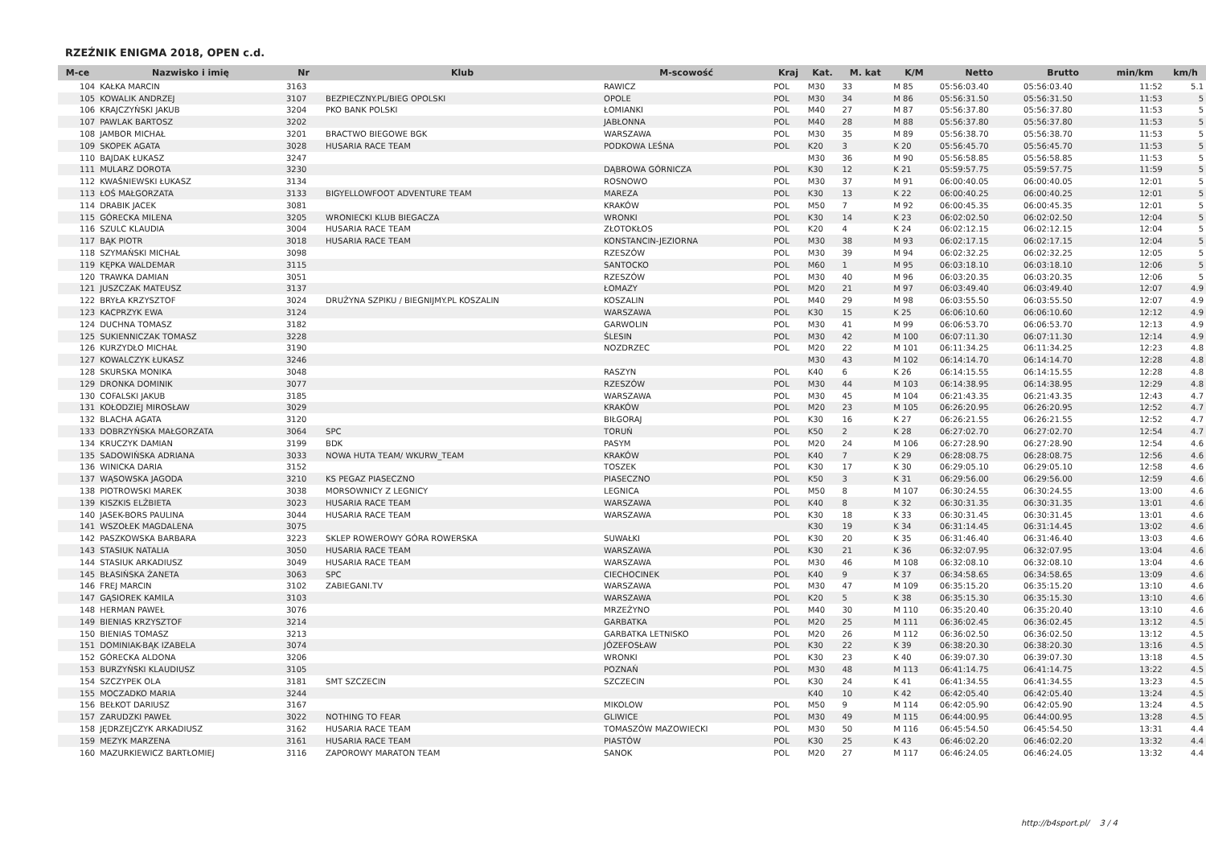RZEŹNIK ENIGMA 2018, OPEN c.d.
| M-ce | Nazwisko i imię | Nr | Klub | M-scowość | Kraj | Kat. | M. kat | K/M | Netto | Brutto | min/km | km/h |
| --- | --- | --- | --- | --- | --- | --- | --- | --- | --- | --- | --- | --- |
| 104 | KAŁKA MARCIN | 3163 | | RAWICZ | POL | M30 | 33 | M 85 | 05:56:03.40 | 05:56:03.40 | 11:52 | 5.1 |
| 105 | KOWALIK ANDRZEJ | 3107 | BEZPIECZNY.PL/BIEG OPOLSKI | OPOLE | POL | M30 | 34 | M 86 | 05:56:31.50 | 05:56:31.50 | 11:53 | 5 |
| 106 | KRAJCZYŃSKI JAKUB | 3204 | PKO BANK POLSKI | ŁOMIANKI | POL | M40 | 27 | M 87 | 05:56:37.80 | 05:56:37.80 | 11:53 | 5 |
| 107 | PAWLAK BARTOSZ | 3202 | | JABŁONNA | POL | M40 | 28 | M 88 | 05:56:37.80 | 05:56:37.80 | 11:53 | 5 |
| 108 | JAMBOR MICHAŁ | 3201 | BRACTWO BIEGOWE BGK | WARSZAWA | POL | M30 | 35 | M 89 | 05:56:38.70 | 05:56:38.70 | 11:53 | 5 |
| 109 | SKOPEK AGATA | 3028 | HUSARIA RACE TEAM | PODKOWA LEŚNA | POL | K20 | 3 | K 20 | 05:56:45.70 | 05:56:45.70 | 11:53 | 5 |
| 110 | BAJDAK ŁUKASZ | 3247 | | | | M30 | 36 | M 90 | 05:56:58.85 | 05:56:58.85 | 11:53 | 5 |
| 111 | MULARZ DOROTA | 3230 | | DĄBROWA GÓRNICZA | POL | K30 | 12 | K 21 | 05:59:57.75 | 05:59:57.75 | 11:59 | 5 |
| 112 | KWAŚNIEWSKI ŁUKASZ | 3134 | | ROSNOWO | POL | M30 | 37 | M 91 | 06:00:40.05 | 06:00:40.05 | 12:01 | 5 |
| 113 | ŁOŚ MAŁGORZATA | 3133 | BIGYELLOWFOOT ADVENTURE TEAM | MAREZA | POL | K30 | 13 | K 22 | 06:00:40.25 | 06:00:40.25 | 12:01 | 5 |
| 114 | DRABIK JACEK | 3081 | | KRAKÓW | POL | M50 | 7 | M 92 | 06:00:45.35 | 06:00:45.35 | 12:01 | 5 |
| 115 | GÓRECKA MILENA | 3205 | WRONIECKI KLUB BIEGACZA | WRONKI | POL | K30 | 14 | K 23 | 06:02:02.50 | 06:02:02.50 | 12:04 | 5 |
| 116 | SZULC KLAUDIA | 3004 | HUSARIA RACE TEAM | ZŁOTOKŁOS | POL | K20 | 4 | K 24 | 06:02:12.15 | 06:02:12.15 | 12:04 | 5 |
| 117 | BĄK PIOTR | 3018 | HUSARIA RACE TEAM | KONSTANCIN-JEZIORNA | POL | M30 | 38 | M 93 | 06:02:17.15 | 06:02:17.15 | 12:04 | 5 |
| 118 | SZYMAŃSKI MICHAŁ | 3098 | | RZESZÓW | POL | M30 | 39 | M 94 | 06:02:32.25 | 06:02:32.25 | 12:05 | 5 |
| 119 | KĘPKA WALDEMAR | 3115 | | SANTOCKO | POL | M60 | 1 | M 95 | 06:03:18.10 | 06:03:18.10 | 12:06 | 5 |
| 120 | TRAWKA DAMIAN | 3051 | | RZESZÓW | POL | M30 | 40 | M 96 | 06:03:20.35 | 06:03:20.35 | 12:06 | 5 |
| 121 | JUSZCZAK MATEUSZ | 3137 | | ŁOMAZY | POL | M20 | 21 | M 97 | 06:03:49.40 | 06:03:49.40 | 12:07 | 4.9 |
| 122 | BRYŁA KRZYSZTOF | 3024 | DRUŻYNA SZPIKU / BIEGNIJMY.PL KOSZALIN | KOSZALIN | POL | M40 | 29 | M 98 | 06:03:55.50 | 06:03:55.50 | 12:07 | 4.9 |
| 123 | KACPRZYK EWA | 3124 | | WARSZAWA | POL | K30 | 15 | K 25 | 06:06:10.60 | 06:06:10.60 | 12:12 | 4.9 |
| 124 | DUCHNA TOMASZ | 3182 | | GARWOLIN | POL | M30 | 41 | M 99 | 06:06:53.70 | 06:06:53.70 | 12:13 | 4.9 |
| 125 | SUKIENNICZAK TOMASZ | 3228 | | ŚLESIN | POL | M30 | 42 | M 100 | 06:07:11.30 | 06:07:11.30 | 12:14 | 4.9 |
| 126 | KURZYDŁO MICHAŁ | 3190 | | NOZDRZEC | POL | M20 | 22 | M 101 | 06:11:34.25 | 06:11:34.25 | 12:23 | 4.8 |
| 127 | KOWALCZYK ŁUKASZ | 3246 | | | | M30 | 43 | M 102 | 06:14:14.70 | 06:14:14.70 | 12:28 | 4.8 |
| 128 | SKURSKA MONIKA | 3048 | | RASZYN | POL | K40 | 6 | K 26 | 06:14:15.55 | 06:14:15.55 | 12:28 | 4.8 |
| 129 | DRONKA DOMINIK | 3077 | | RZESZÓW | POL | M30 | 44 | M 103 | 06:14:38.95 | 06:14:38.95 | 12:29 | 4.8 |
| 130 | COFALSKI JAKUB | 3185 | | WARSZAWA | POL | M30 | 45 | M 104 | 06:21:43.35 | 06:21:43.35 | 12:43 | 4.7 |
| 131 | KOŁODZIEJ MIROSŁAW | 3029 | | KRAKÓW | POL | M20 | 23 | M 105 | 06:26:20.95 | 06:26:20.95 | 12:52 | 4.7 |
| 132 | BLACHA AGATA | 3120 | | BIŁGORAJ | POL | K30 | 16 | K 27 | 06:26:21.55 | 06:26:21.55 | 12:52 | 4.7 |
| 133 | DOBRZYŃSKA MAŁGORZATA | 3064 | SPC | TORUŃ | POL | K50 | 2 | K 28 | 06:27:02.70 | 06:27:02.70 | 12:54 | 4.7 |
| 134 | KRUCZYK DAMIAN | 3199 | BDK | PASYM | POL | M20 | 24 | M 106 | 06:27:28.90 | 06:27:28.90 | 12:54 | 4.6 |
| 135 | SADOWIŃSKA ADRIANA | 3033 | NOWA HUTA TEAM/ WKURW_TEAM | KRAKÓW | POL | K40 | 7 | K 29 | 06:28:08.75 | 06:28:08.75 | 12:56 | 4.6 |
| 136 | WINICKA DARIA | 3152 | | TOSZEK | POL | K30 | 17 | K 30 | 06:29:05.10 | 06:29:05.10 | 12:58 | 4.6 |
| 137 | WĄSOWSKA JAGODA | 3210 | KS PEGAZ PIASECZNO | PIASECZNO | POL | K50 | 3 | K 31 | 06:29:56.00 | 06:29:56.00 | 12:59 | 4.6 |
| 138 | PIOTROWSKI MAREK | 3038 | MORSOWNICY Z LEGNICY | LEGNICA | POL | M50 | 8 | M 107 | 06:30:24.55 | 06:30:24.55 | 13:00 | 4.6 |
| 139 | KISZKIS ELŻBIETA | 3023 | HUSARIA RACE TEAM | WARSZAWA | POL | K40 | 8 | K 32 | 06:30:31.35 | 06:30:31.35 | 13:01 | 4.6 |
| 140 | JASEK-BORS PAULINA | 3044 | HUSARIA RACE TEAM | WARSZAWA | POL | K30 | 18 | K 33 | 06:30:31.45 | 06:30:31.45 | 13:01 | 4.6 |
| 141 | WSZOŁEK MAGDALENA | 3075 | | | | K30 | 19 | K 34 | 06:31:14.45 | 06:31:14.45 | 13:02 | 4.6 |
| 142 | PASZKOWSKA BARBARA | 3223 | SKLEP ROWEROWY GÓRA ROWERSKA | SUWAŁKI | POL | K30 | 20 | K 35 | 06:31:46.40 | 06:31:46.40 | 13:03 | 4.6 |
| 143 | STASIUK NATALIA | 3050 | HUSARIA RACE TEAM | WARSZAWA | POL | K30 | 21 | K 36 | 06:32:07.95 | 06:32:07.95 | 13:04 | 4.6 |
| 144 | STASIUK ARKADIUSZ | 3049 | HUSARIA RACE TEAM | WARSZAWA | POL | M30 | 46 | M 108 | 06:32:08.10 | 06:32:08.10 | 13:04 | 4.6 |
| 145 | BŁASIŃSKA ŻANETA | 3063 | SPC | CIECHOCINEK | POL | K40 | 9 | K 37 | 06:34:58.65 | 06:34:58.65 | 13:09 | 4.6 |
| 146 | FREJ MARCIN | 3102 | ZABIEGANI.TV | WARSZAWA | POL | M30 | 47 | M 109 | 06:35:15.20 | 06:35:15.20 | 13:10 | 4.6 |
| 147 | GĄSIOREK KAMILA | 3103 | | WARSZAWA | POL | K20 | 5 | K 38 | 06:35:15.30 | 06:35:15.30 | 13:10 | 4.6 |
| 148 | HERMAN PAWEŁ | 3076 | | MRZEŻYNO | POL | M40 | 30 | M 110 | 06:35:20.40 | 06:35:20.40 | 13:10 | 4.6 |
| 149 | BIENIAS KRZYSZTOF | 3214 | | GARBATKA | POL | M20 | 25 | M 111 | 06:36:02.45 | 06:36:02.45 | 13:12 | 4.5 |
| 150 | BIENIAS TOMASZ | 3213 | | GARBATKA LETNISKO | POL | M20 | 26 | M 112 | 06:36:02.50 | 06:36:02.50 | 13:12 | 4.5 |
| 151 | DOMINIAK-BĄK IZABELA | 3074 | | JÓZEFOSŁAW | POL | K30 | 22 | K 39 | 06:38:20.30 | 06:38:20.30 | 13:16 | 4.5 |
| 152 | GÓRECKA ALDONA | 3206 | | WRONKI | POL | K30 | 23 | K 40 | 06:39:07.30 | 06:39:07.30 | 13:18 | 4.5 |
| 153 | BURZYŃSKI KLAUDIUSZ | 3105 | | POZNAŃ | POL | M30 | 48 | M 113 | 06:41:14.75 | 06:41:14.75 | 13:22 | 4.5 |
| 154 | SZCZYPEK OLA | 3181 | SMT SZCZECIN | SZCZECIN | POL | K30 | 24 | K 41 | 06:41:34.55 | 06:41:34.55 | 13:23 | 4.5 |
| 155 | MOCZADKO MARIA | 3244 | | | | K40 | 10 | K 42 | 06:42:05.40 | 06:42:05.40 | 13:24 | 4.5 |
| 156 | BEŁKOT DARIUSZ | 3167 | | MIKOLOW | POL | M50 | 9 | M 114 | 06:42:05.90 | 06:42:05.90 | 13:24 | 4.5 |
| 157 | ZARUDZKI PAWEŁ | 3022 | NOTHING TO FEAR | GLIWICE | POL | M30 | 49 | M 115 | 06:44:00.95 | 06:44:00.95 | 13:28 | 4.5 |
| 158 | JĘDRZEJCZYK ARKADIUSZ | 3162 | HUSARIA RACE TEAM | TOMASZÓW MAZOWIECKI | POL | M30 | 50 | M 116 | 06:45:54.50 | 06:45:54.50 | 13:31 | 4.4 |
| 159 | MEZYK MARZENA | 3161 | HUSARIA RACE TEAM | PIASTÓW | POL | K30 | 25 | K 43 | 06:46:02.20 | 06:46:02.20 | 13:32 | 4.4 |
| 160 | MAZURKIEWICZ BARTŁOMIEJ | 3116 | ZAPOROWY MARATON TEAM | SANOK | POL | M20 | 27 | M 117 | 06:46:24.05 | 06:46:24.05 | 13:32 | 4.4 |
http://b4sport.pl/ 3 / 4